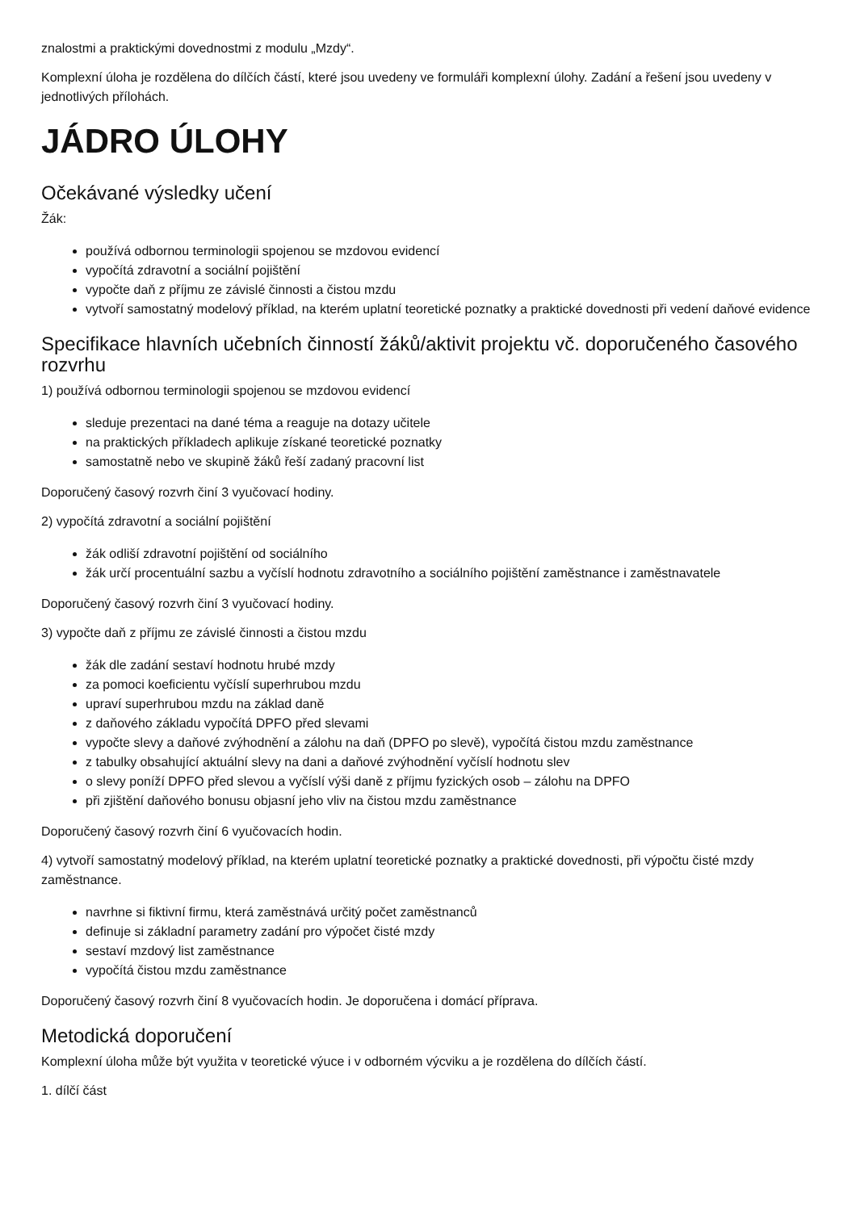znalostmi a praktickými dovednostmi z modulu „Mzdy“.
Komplexní úloha je rozdělena do dílčích částí, které jsou uvedeny ve formuláři komplexní úlohy. Zadání a řešení jsou uvedeny v jednotlivých přílohách.
JÁDRO ÚLOHY
Očekávané výsledky učení
Žák:
používá odbornou terminologii spojenou se mzdovou evidencí
vypočítá zdravotní a sociální pojištění
vypočte daň z příjmu ze závislé činnosti a čistou mzdu
vytvoří samostatný modelový příklad, na kterém uplatní teoretické poznatky a praktické dovednosti při vedení daňové evidence
Specifikace hlavních učebních činností žáků/aktivit projektu vč. doporučeného časového rozvrhu
1) používá odbornou terminologii spojenou se mzdovou evidencí
sleduje prezentaci na dané téma a reaguje na dotazy učitele
na praktických příkladech aplikuje získané teoretické poznatky
samostatně nebo ve skupině žáků řeší zadaný pracovní list
Doporučený časový rozvrh činí 3 vyučovací hodiny.
2) vypočítá zdravotní a sociální pojištění
žák odliší zdravotní pojištění od sociálního
žák určí procentuální sazbu a vyčíslí hodnotu zdravotního a sociálního pojištění zaměstnance i zaměstnavatele
Doporučený časový rozvrh činí 3 vyučovací hodiny.
3) vypočte daň z příjmu ze závislé činnosti a čistou mzdu
žák dle zadání sestaví hodnotu hrubé mzdy
za pomoci koeficientu vyčíslí superhrubou mzdu
upraví superhrubou mzdu na základ daně
z daňového základu vypočítá DPFO před slevami
vypočte slevy a daňové zvýhodnění a zálohu na daň (DPFO po slevě), vypočítá čistou mzdu zaměstnance
z tabulky obsahující aktuální slevy na dani a daňové zvýhodnění vyčíslí hodnotu slev
o slevy poníží DPFO před slevou a vyčíslí výši daně z příjmu fyzických osob – zálohu na DPFO
při zjištění daňového bonusu objasní jeho vliv na čistou mzdu zaměstnance
Doporučený časový rozvrh činí 6 vyučovacích hodin.
4) vytvoří samostatný modelový příklad, na kterém uplatní teoretické poznatky a praktické dovednosti, při výpočtu čisté mzdy zaměstnance.
navrhne si fiktivní firmu, která zaměstnává určitý počet zaměstnanců
definuje si základní parametry zadání pro výpočet čisté mzdy
sestaví mzdový list zaměstnance
vypočítá čistou mzdu zaměstnance
Doporučený časový rozvrh činí 8 vyučovacích hodin. Je doporučena i domácí příprava.
Metodická doporučení
Komplexní úloha může být využita v teoretické výuce i v odborném výcviku a je rozdělena do dílčích částí.
1. dílčí část